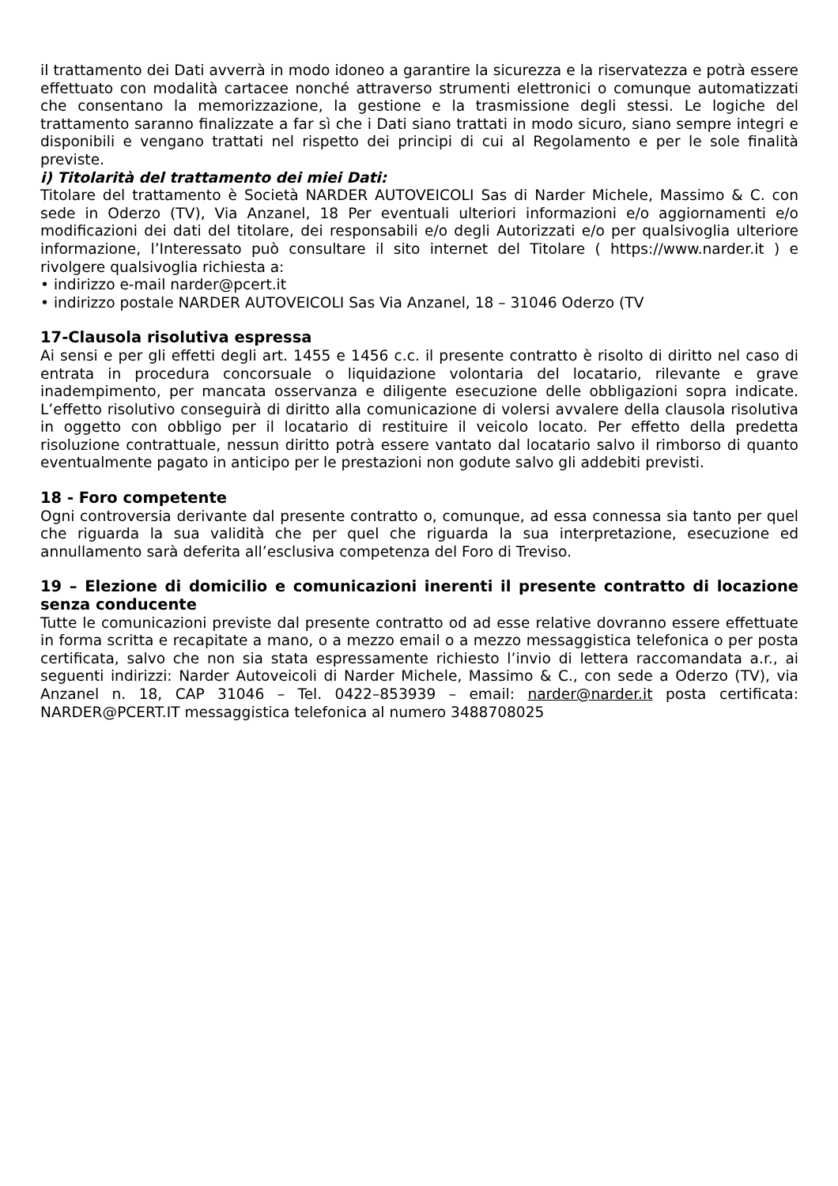il trattamento dei Dati avverrà in modo idoneo a garantire la sicurezza e la riservatezza e potrà essere effettuato con modalità cartacee nonché attraverso strumenti elettronici o comunque automatizzati che consentano la memorizzazione, la gestione e la trasmissione degli stessi. Le logiche del trattamento saranno finalizzate a far sì che i Dati siano trattati in modo sicuro, siano sempre integri e disponibili e vengano trattati nel rispetto dei principi di cui al Regolamento e per le sole finalità previste.
i) Titolarità del trattamento dei miei Dati:
Titolare del trattamento è Società NARDER AUTOVEICOLI Sas di Narder Michele, Massimo & C. con sede in Oderzo (TV), Via Anzanel, 18 Per eventuali ulteriori informazioni e/o aggiornamenti e/o modificazioni dei dati del titolare, dei responsabili e/o degli Autorizzati e/o per qualsivoglia ulteriore informazione, l’Interessato può consultare il sito internet del Titolare ( https://www.narder.it ) e rivolgere qualsivoglia richiesta a:
• indirizzo e-mail narder@pcert.it
• indirizzo postale NARDER AUTOVEICOLI Sas Via Anzanel, 18 – 31046 Oderzo (TV
17-Clausola risolutiva espressa
Ai sensi e per gli effetti degli art. 1455 e 1456 c.c. il presente contratto è risolto di diritto nel caso di entrata in procedura concorsuale o liquidazione volontaria del locatario, rilevante e grave inadempimento, per mancata osservanza e diligente esecuzione delle obbligazioni sopra indicate. L’effetto risolutivo conseguirà di diritto alla comunicazione di volersi avvalere della clausola risolutiva in oggetto con obbligo per il locatario di restituire il veicolo locato. Per effetto della predetta risoluzione contrattuale, nessun diritto potrà essere vantato dal locatario salvo il rimborso di quanto eventualmente pagato in anticipo per le prestazioni non godute salvo gli addebiti previsti.
18 - Foro competente
Ogni controversia derivante dal presente contratto o, comunque, ad essa connessa sia tanto per quel che riguarda la sua validità che per quel che riguarda la sua interpretazione, esecuzione ed annullamento sarà deferita all’esclusiva competenza del Foro di Treviso.
19 – Elezione di domicilio e comunicazioni inerenti il presente contratto di locazione senza conducente
Tutte le comunicazioni previste dal presente contratto od ad esse relative dovranno essere effettuate in forma scritta e recapitate a mano, o a mezzo email o a mezzo messaggistica telefonica o per posta certificata, salvo che non sia stata espressamente richiesto l’invio di lettera raccomandata a.r., ai seguenti indirizzi: Narder Autoveicoli di Narder Michele, Massimo & C., con sede a Oderzo (TV), via Anzanel n. 18, CAP 31046 – Tel. 0422–853939 – email: narder@narder.it posta certificata: NARDER@PCERT.IT messaggistica telefonica al numero 3488708025